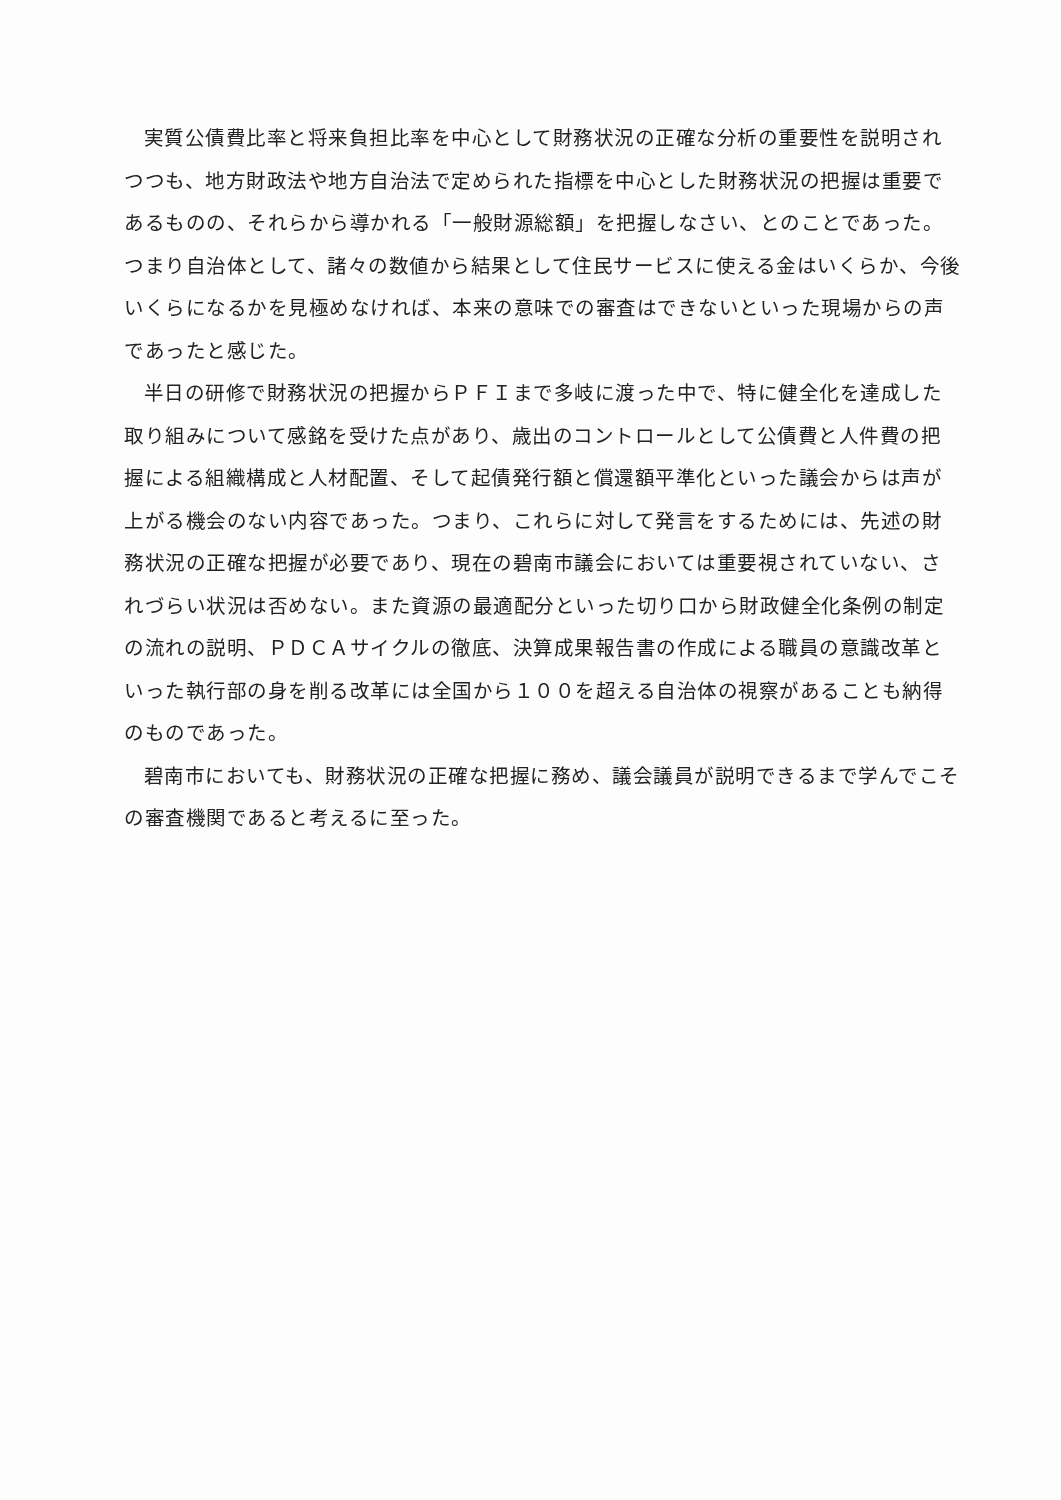実質公債費比率と将来負担比率を中心として財務状況の正確な分析の重要性を説明されつつも、地方財政法や地方自治法で定められた指標を中心とした財務状況の把握は重要であるものの、それらから導かれる「一般財源総額」を把握しなさい、とのことであった。つまり自治体として、諸々の数値から結果として住民サービスに使える金はいくらか、今後いくらになるかを見極めなければ、本来の意味での審査はできないといった現場からの声であったと感じた。
半日の研修で財務状況の把握からＰＦＩまで多岐に渡った中で、特に健全化を達成した取り組みについて感銘を受けた点があり、歳出のコントロールとして公債費と人件費の把握による組織構成と人材配置、そして起債発行額と償還額平準化といった議会からは声が上がる機会のない内容であった。つまり、これらに対して発言をするためには、先述の財務状況の正確な把握が必要であり、現在の碧南市議会においては重要視されていない、されづらい状況は否めない。また資源の最適配分といった切り口から財政健全化条例の制定の流れの説明、ＰＤＣＡサイクルの徹底、決算成果報告書の作成による職員の意識改革といった執行部の身を削る改革には全国から１００を超える自治体の視察があることも納得のものであった。
碧南市においても、財務状況の正確な把握に務め、議会議員が説明できるまで学んでこその審査機関であると考えるに至った。